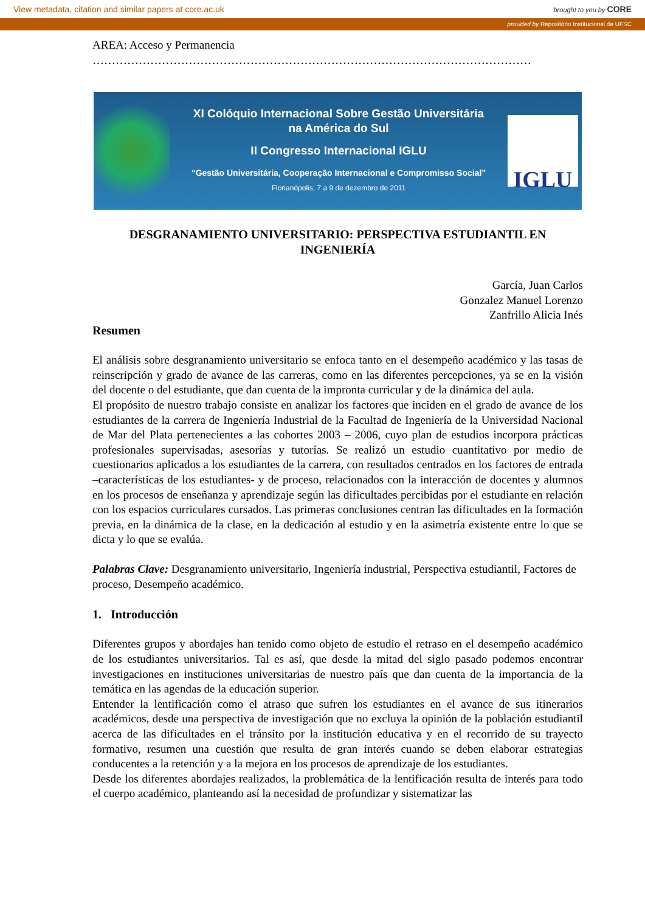View metadata, citation and similar papers at core.ac.uk brought to you by CORE
provided by Repositório Institucional da UFSC
AREA: Acceso y Permanencia
……………………………………………………………………………………………………
XI Colóquio Internacional Sobre Gestão Universitária
na América do Sul
II Congresso Internacional IGLU
“Gestão Universitária, Cooperação Internacional e Compromisso Social”
Florianópolis, 7 a 9 de dezembro de 2011
IGLU
DESGRANAMIENTO UNIVERSITARIO: PERSPECTIVA ESTUDIANTIL EN INGENIERÍA
García, Juan Carlos
Gonzalez Manuel Lorenzo
Zanfrillo Alicia Inés
Resumen
El análisis sobre desgranamiento universitario se enfoca tanto en el desempeño académico y las tasas de reinscripción y grado de avance de las carreras, como en las diferentes percepciones, ya se en la visión del docente o del estudiante, que dan cuenta de la impronta curricular y de la dinámica del aula.
El propósito de nuestro trabajo consiste en analizar los factores que inciden en el grado de avance de los estudiantes de la carrera de Ingeniería Industrial de la Facultad de Ingeniería de la Universidad Nacional de Mar del Plata pertenecientes a las cohortes 2003 – 2006, cuyo plan de estudios incorpora prácticas profesionales supervisadas, asesorías y tutorías. Se realizó un estudio cuantitativo por medio de cuestionarios aplicados a los estudiantes de la carrera, con resultados centrados en los factores de entrada –características de los estudiantes- y de proceso, relacionados con la interacción de docentes y alumnos en los procesos de enseñanza y aprendizaje según las dificultades percibidas por el estudiante en relación con los espacios curriculares cursados. Las primeras conclusiones centran las dificultades en la formación previa, en la dinámica de la clase, en la dedicación al estudio y en la asimetría existente entre lo que se dicta y lo que se evalúa.
Palabras Clave: Desgranamiento universitario, Ingeniería industrial, Perspectiva estudiantil, Factores de proceso, Desempeño académico.
1. Introducción
Diferentes grupos y abordajes han tenido como objeto de estudio el retraso en el desempeño académico de los estudiantes universitarios. Tal es así, que desde la mitad del siglo pasado podemos encontrar investigaciones en instituciones universitarias de nuestro país que dan cuenta de la importancia de la temática en las agendas de la educación superior.
Entender la lentificación como el atraso que sufren los estudiantes en el avance de sus itinerarios académicos, desde una perspectiva de investigación que no excluya la opinión de la población estudiantil acerca de las dificultades en el tránsito por la institución educativa y en el recorrido de su trayecto formativo, resumen una cuestión que resulta de gran interés cuando se deben elaborar estrategias conducentes a la retención y a la mejora en los procesos de aprendizaje de los estudiantes.
Desde los diferentes abordajes realizados, la problemática de la lentificación resulta de interés para todo el cuerpo académico, planteando así la necesidad de profundizar y sistematizar las